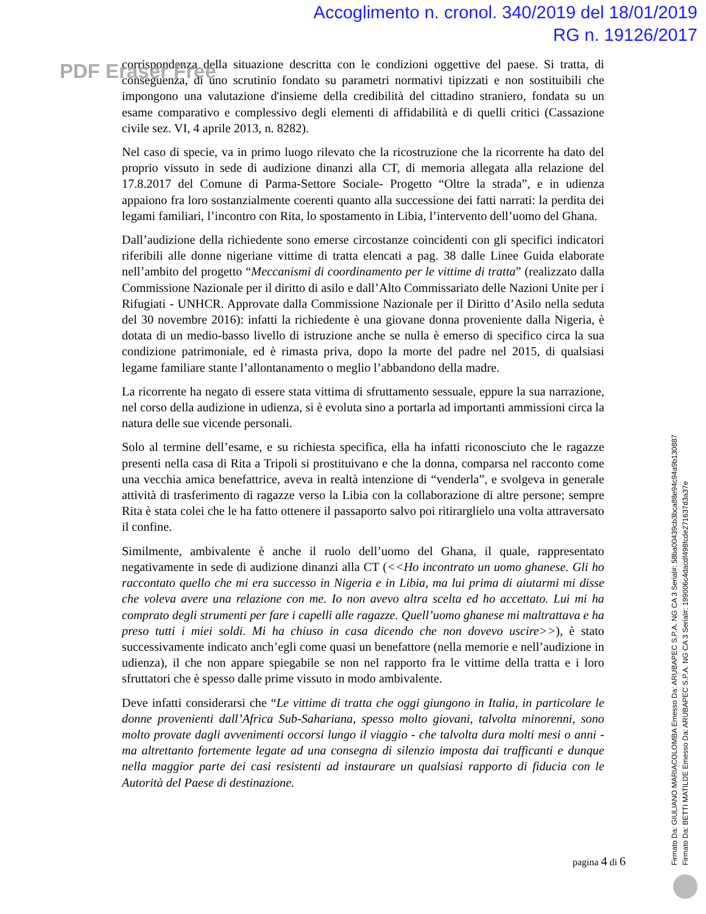Accoglimento n. cronol. 340/2019 del 18/01/2019
RG n. 19126/2017
corrispondenza della situazione descritta con le condizioni oggettive del paese. Si tratta, di conseguenza, di uno scrutinio fondato su parametri normativi tipizzati e non sostituibili che impongono una valutazione d'insieme della credibilità del cittadino straniero, fondata su un esame comparativo e complessivo degli elementi di affidabilità e di quelli critici (Cassazione civile sez. VI, 4 aprile 2013, n. 8282).
Nel caso di specie, va in primo luogo rilevato che la ricostruzione che la ricorrente ha dato del proprio vissuto in sede di audizione dinanzi alla CT, di memoria allegata alla relazione del 17.8.2017 del Comune di Parma-Settore Sociale- Progetto “Oltre la strada”, e in udienza appaiono fra loro sostanzialmente coerenti quanto alla successione dei fatti narrati: la perdita dei legami familiari, l’incontro con Rita, lo spostamento in Libia, l’intervento dell’uomo del Ghana.
Dall’audizione della richiedente sono emerse circostanze coincidenti con gli specifici indicatori riferibili alle donne nigeriane vittime di tratta elencati a pag. 38 dalle Linee Guida elaborate nell’ambito del progetto “Meccanismi di coordinamento per le vittime di tratta” (realizzato dalla Commissione Nazionale per il diritto di asilo e dall’Alto Commissariato delle Nazioni Unite per i Rifugiati - UNHCR. Approvate dalla Commissione Nazionale per il Diritto d’Asilo nella seduta del 30 novembre 2016): infatti la richiedente è una giovane donna proveniente dalla Nigeria, è dotata di un medio-basso livello di istruzione anche se nulla è emerso di specifico circa la sua condizione patrimoniale, ed è rimasta priva, dopo la morte del padre nel 2015, di qualsiasi legame familiare stante l’allontanamento o meglio l’abbandono della madre.
La ricorrente ha negato di essere stata vittima di sfruttamento sessuale, eppure la sua narrazione, nel corso della audizione in udienza, si è evoluta sino a portarla ad importanti ammissioni circa la natura delle sue vicende personali.
Solo al termine dell’esame, e su richiesta specifica, ella ha infatti riconosciuto che le ragazze presenti nella casa di Rita a Tripoli si prostituivano e che la donna, comparsa nel racconto come una vecchia amica benefattrice, aveva in realtà intenzione di “venderla”, e svolgeva in generale attività di trasferimento di ragazze verso la Libia con la collaborazione di altre persone; sempre Rita è stata colei che le ha fatto ottenere il passaporto salvo poi ritirarglielo una volta attraversato il confine.
Similmente, ambivalente è anche il ruolo dell’uomo del Ghana, il quale, rappresentato negativamente in sede di audizione dinanzi alla CT (<<Ho incontrato un uomo ghanese. Gli ho raccontato quello che mi era successo in Nigeria e in Libia, ma lui prima di aiutarmi mi disse che voleva avere una relazione con me. Io non avevo altra scelta ed ho accettato. Lui mi ha comprato degli strumenti per fare i capelli alle ragazze. Quell’uomo ghanese mi maltrattava e ha preso tutti i miei soldi. Mi ha chiuso in casa dicendo che non dovevo uscire>>), è stato successivamente indicato anch’egli come quasi un benefattore (nella memorie e nell’audizione in udienza), il che non appare spiegabile se non nel rapporto fra le vittime della tratta e i loro sfruttatori che è spesso dalle prime vissuto in modo ambivalente.
Deve infatti considerarsi che “Le vittime di tratta che oggi giungono in Italia, in particolare le donne provenienti dall’Africa Sub-Sahariana, spesso molto giovani, talvolta minorenni, sono molto provate dagli avvenimenti occorsi lungo il viaggio - che talvolta dura molti mesi o anni - ma altrettanto fortemente legate ad una consegna di silenzio imposta dai trafficanti e dunque nella maggior parte dei casi resistenti ad instaurare un qualsiasi rapporto di fiducia con le Autorità del Paese di destinazione.
PDF Eraser Free
pagina 4 di 6
Firmato Da: GIULIANO MARIACOLOMBA Emesso Da: ARUBAPEC S.P.A. NG CA 3 Serial#: 58ba00439cb3bca88e94c94a9b130887
Firmato Da: BETTI MATILDE Emesso Da: ARUBAPEC S.P.A. NG CA 3 Serial#: 199006c4dacdf498fcde271637d3a37e